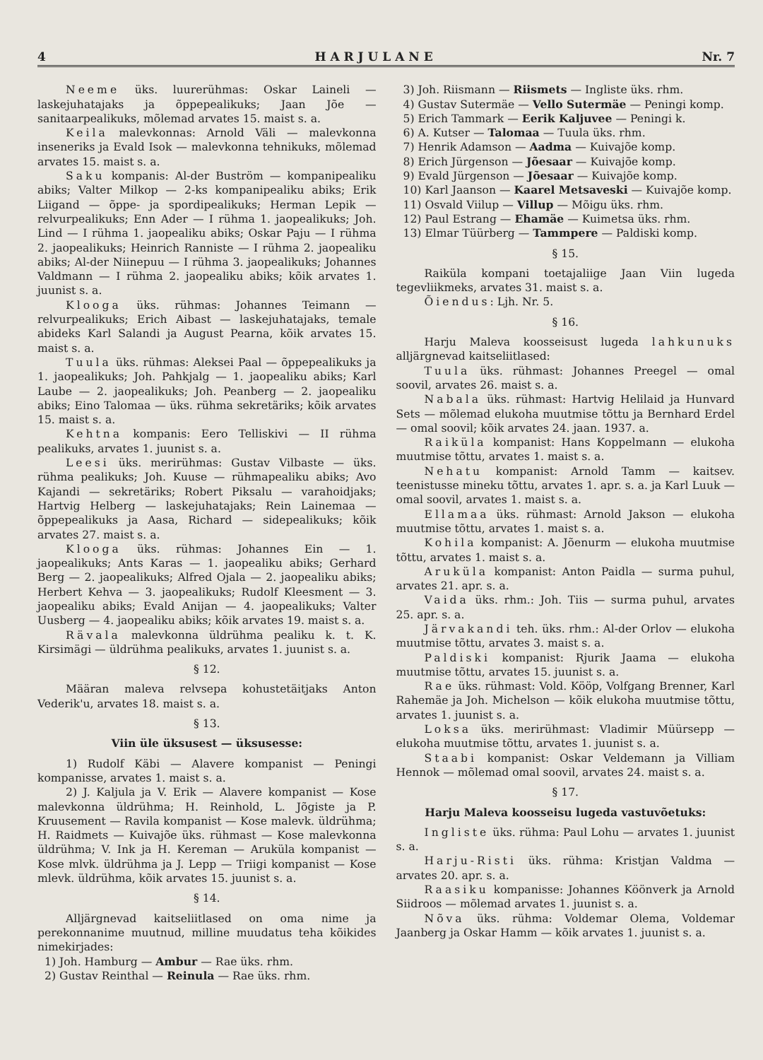4 H A R J U L A N E Nr. 7
Neeme üks. luurerühmas: Oskar Laineli — laskejuhatajaks ja õppepealikuks; Jaan Jõe — sanitaarpealikuks, mõlemad arvates 15. maist s. a.
Keila malevkonnas: Arnold Väli — malevkonna inseneriks ja Evald Isok — malevkonna tehnikuks, mõlemad arvates 15. maist s. a.
Saku kompanis: Al-der Buström — kompanipealiku abiks; Valter Milkop — 2-ks kompanipealiku abiks; Erik Liigand — õppe- ja spordipealikuks; Herman Lepik — relvurpealikuks; Enn Ader — I rühma 1. jaopealikuks; Joh. Lind — I rühma 1. jaopealiku abiks; Oskar Paju — I rühma 2. jaopealikuks; Heinrich Ranniste — I rühma 2. jaopealiku abiks; Al-der Niinepuu — I rühma 3. jaopealikuks; Johannes Valdmann — I rühma 2. jaopealiku abiks; kõik arvates 1. juunist s. a.
Klooga üks. rühmas: Johannes Teimann — relvurpealikuks; Erich Aibast — laskejuhatajaks, temale abideks Karl Salandi ja August Pearna, kõik arvates 15. maist s. a.
Tuula üks. rühmas: Aleksei Paal — õppepealikuks ja 1. jaopealikuks; Joh. Pahkjalg — 1. jaopealiku abiks; Karl Laube — 2. jaopealikuks; Joh. Peanberg — 2. jaopealiku abiks; Eino Talomaa — üks. rühma sekretäriks; kõik arvates 15. maist s. a.
Kehtna kompanis: Eero Telliskivi — II rühma pealikuks, arvates 1. juunist s. a.
Leesi üks. merirühmas: Gustav Vilbaste — üks. rühma pealikuks; Joh. Kuuse — rühmapealiku abiks; Avo Kajandi — sekretäriks; Robert Piksalu — varahoidjaks; Hartvig Helberg — laskejuhatajaks; Rein Lainemaa — õppepealikuks ja Aasa, Richard — sidepealikuks; kõik arvates 27. maist s. a.
Klooga üks. rühmas: Johannes Ein — 1. jaopealikuks; Ants Karas — 1. jaopealiku abiks; Gerhard Berg — 2. jaopealikuks; Alfred Ojala — 2. jaopealiku abiks; Herbert Kehva — 3. jaopealikuks; Rudolf Kleesment — 3. jaopealiku abiks; Evald Anijan — 4. jaopealikuks; Valter Uusberg — 4. jaopealiku abiks; kõik arvates 19. maist s. a.
Rävala malevkonna üldrühma pealiku k. t. K. Kirsimägi — üldrühma pealikuks, arvates 1. juunist s. a.
§ 12.
Määran maleva relvsepa kohustetäitjaks Anton Vederik'u, arvates 18. maist s. a.
§ 13.
Viin üle üksusest — üksusesse:
1) Rudolf Käbi — Alavere kompanist — Peningi kompanisse, arvates 1. maist s. a.
2) J. Kaljula ja V. Erik — Alavere kompanist — Kose malevkonna üldrühma; H. Reinhold, L. Jõgiste ja P. Kruusement — Ravila kompanist — Kose malevk. üldrühma; H. Raidmets — Kuivajõe üks. rühmast — Kose malevkonna üldrühma; V. Ink ja H. Kereman — Aruküla kompanist — Kose mlvk. üldrühma ja J. Lepp — Triigi kompanist — Kose mlevk. üldrühma, kõik arvates 15. juunist s. a.
§ 14.
Alljärgnevad kaitseliitlased on oma nime ja perekonnanime muutnud, milline muudatus teha kõikides nimekirjades:
1) Joh. Hamburg — Ambur — Rae üks. rhm.
2) Gustav Reinthal — Reinula — Rae üks. rhm.
3) Joh. Riismann — Riismets — Ingliste üks. rhm.
4) Gustav Sutermäe — Vello Sutermäe — Peningi komp.
5) Erich Tammark — Eerik Kaljuvee — Peningi k.
6) A. Kutser — Talomaa — Tuula üks. rhm.
7) Henrik Adamson — Aadma — Kuivajõe komp.
8) Erich Jürgenson — Jõesaar — Kuivajõe komp.
9) Evald Jürgenson — Jõesaar — Kuivajõe komp.
10) Karl Jaanson — Kaarel Metsaveski — Kuivajõe komp.
11) Osvald Viilup — Villup — Mõigu üks. rhm.
12) Paul Estrang — Ehamäe — Kuimetsa üks. rhm.
13) Elmar Tüürberg — Tammpere — Paldiski komp.
§ 15.
Raiküla kompani toetajaliige Jaan Viin lugeda tegevliikmeks, arvates 31. maist s. a.
Õiendus: Ljh. Nr. 5.
§ 16.
Harju Maleva koosseisust lugeda lahkunuks alljärgnevad kaitseliitlased:
Tuula üks. rühmast: Johannes Preegel — omal soovil, arvates 26. maist s. a.
Nabala üks. rühmast: Hartvig Helilaid ja Hunvard Sets — mõlemad elukoha muutmise tõttu ja Bernhard Erdel — omal soovil; kõik arvates 24. jaan. 1937. a.
Raiküla kompanist: Hans Koppelmann — elukoha muutmise tõttu, arvates 1. maist s. a.
Nehatu kompanist: Arnold Tamm — kaitsev. teenistusse mineku tõttu, arvates 1. apr. s. a. ja Karl Luuk — omal soovil, arvates 1. maist s. a.
Ellamaa üks. rühmast: Arnold Jakson — elukoha muutmise tõttu, arvates 1. maist s. a.
Kohila kompanist: A. Jõenurm — elukoha muutmise tõttu, arvates 1. maist s. a.
Aruküla kompanist: Anton Paidla — surma puhul, arvates 21. apr. s. a.
Vaida üks. rhm.: Joh. Tiis — surma puhul, arvates 25. apr. s. a.
Järvakandi teh. üks. rhm.: Al-der Orlov — elukoha muutmise tõttu, arvates 3. maist s. a.
Paldiski kompanist: Rjurik Jaama — elukoha muutmise tõttu, arvates 15. juunist s. a.
Rae üks. rühmast: Vold. Kööp, Volfgang Brenner, Karl Rahemäe ja Joh. Michelson — kõik elukoha muutmise tõttu, arvates 1. juunist s. a.
Loksa üks. merirühmast: Vladimir Müürsepp — elukoha muutmise tõttu, arvates 1. juunist s. a.
Staabi kompanist: Oskar Veldemann ja Villiam Hennok — mõlemad omal soovil, arvates 24. maist s. a.
§ 17.
Harju Maleva koosseisu lugeda vastuvõetuks:
Ingliste üks. rühma: Paul Lohu — arvates 1. juunist s. a.
Harju-Risti üks. rühma: Kristjan Valdma — arvates 20. apr. s. a.
Raasiku kompanisse: Johannes Köönverk ja Arnold Siidroos — mõlemad arvates 1. juunist s. a.
Nõva üks. rühma: Voldemar Olema, Voldemar Jaanberg ja Oskar Hamm — kõik arvates 1. juunist s. a.